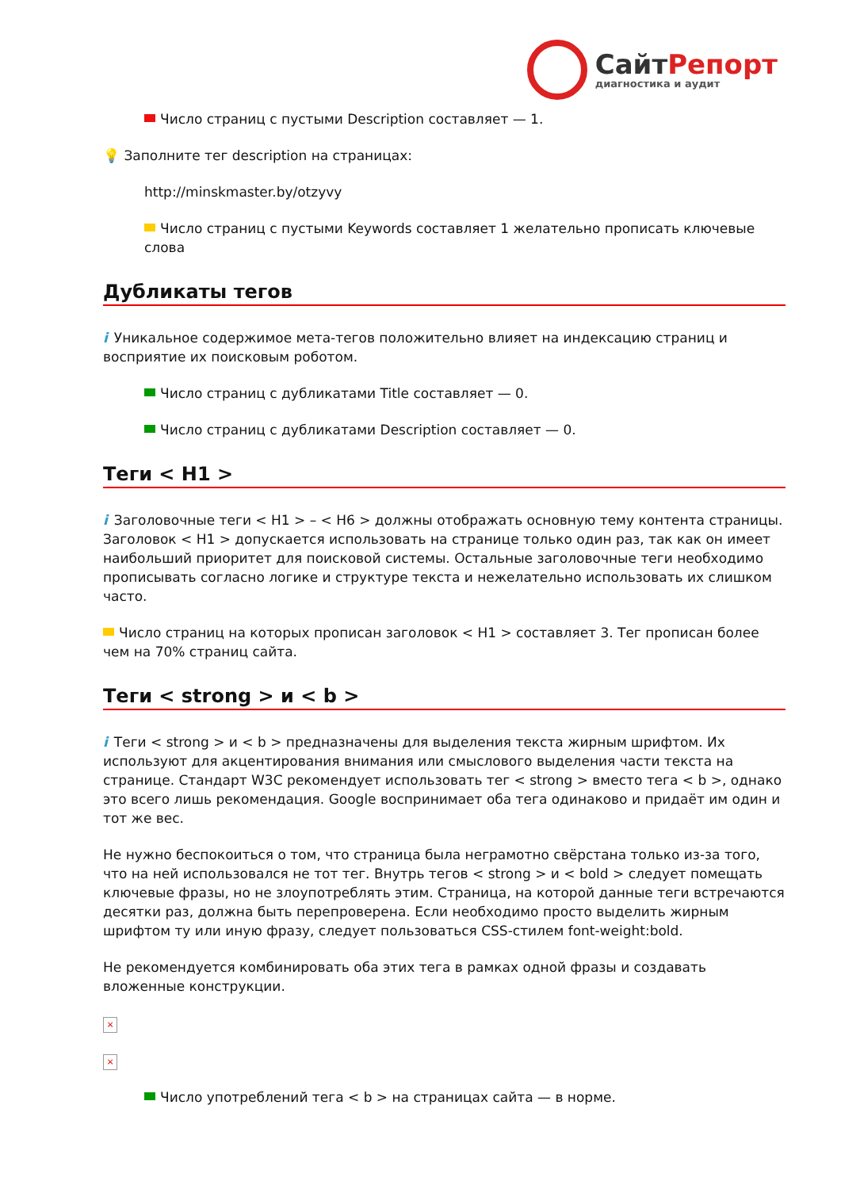Сайт Репорт
диагностика и аудит
Число страниц с пустыми Description составляет — 1.
💡 Заполните тег description на страницах:
http://minskmaster.by/otzyvy
Число страниц с пустыми Keywords составляет 1 желательно прописать ключевые слова
Дубликаты тегов
i Уникальное содержимое мета-тегов положительно влияет на индексацию страниц и восприятие их поисковым роботом.
Число страниц с дубликатами Title составляет — 0.
Число страниц с дубликатами Description составляет — 0.
Теги < H1 >
i Заголовочные теги < H1 > – < H6 > должны отображать основную тему контента страницы. Заголовок < H1 > допускается использовать на странице только один раз, так как он имеет наибольший приоритет для поисковой системы. Остальные заголовочные теги необходимо прописывать согласно логике и структуре текста и нежелательно использовать их слишком часто.
Число страниц на которых прописан заголовок < H1 > составляет 3. Тег прописан более чем на 70% страниц сайта.
Теги < strong > и < b >
i Теги < strong > и < b > предназначены для выделения текста жирным шрифтом. Их используют для акцентирования внимания или смыслового выделения части текста на странице. Стандарт W3C рекомендует использовать тег < strong > вместо тега < b >, однако это всего лишь рекомендация. Google воспринимает оба тега одинаково и придаёт им один и тот же вес.
Не нужно беспокоиться о том, что страница была неграмотно свёрстана только из-за того, что на ней использовался не тот тег. Внутрь тегов < strong > и < bold > следует помещать ключевые фразы, но не злоупотреблять этим. Страница, на которой данные теги встречаются десятки раз, должна быть перепроверена. Если необходимо просто выделить жирным шрифтом ту или иную фразу, следует пользоваться CSS-стилем font-weight:bold.
Не рекомендуется комбинировать оба этих тега в рамках одной фразы и создавать вложенные конструкции.
×
×
Число употреблений тега < b > на страницах сайта — в норме.